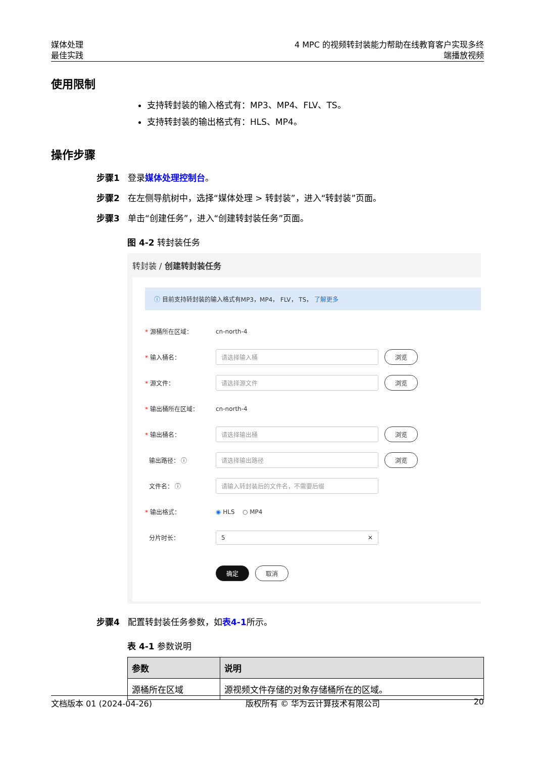媒体处理
最佳实践
4 MPC 的视频转封装能力帮助在线教育客户实现多终
端播放视频
使用限制
支持转封装的输入格式有：MP3、MP4、FLV、TS。
支持转封装的输出格式有：HLS、MP4。
操作步骤
步骤1 登录媒体处理控制台。
步骤2 在左侧导航树中，选择“媒体处理 > 转封装”，进入“转封装”页面。
步骤3 单击“创建任务”，进入“创建转封装任务”页面。
图 4-2 转封装任务
转封装 / 创建转封装任务
ⓘ 目前支持转封装的输入格式有MP3，MP4， FLV， TS， 了解更多
* 源桶所在区域： cn-north-4
* 输入桶名： 请选择输入桶 浏览
* 源文件： 请选择源文件 浏览
* 输出桶所在区域： cn-north-4
* 输出桶名： 请选择输出桶 浏览
输出路径： ⓘ 请选择输出路径 浏览
文件名： ⓘ 请输入转封装后的文件名，不需要后缀
* 输出格式： ◉ HLS ○ MP4
分片时长： 5 ✕
确定 取消
步骤4 配置转封装任务参数，如表4-1所示。
表 4-1 参数说明
| 参数 | 说明 |
| --- | --- |
| 源桶所在区域 | 源视频文件存储的对象存储桶所在的区域。 |
文档版本 01 (2024-04-26) 版权所有 © 华为云计算技术有限公司 20